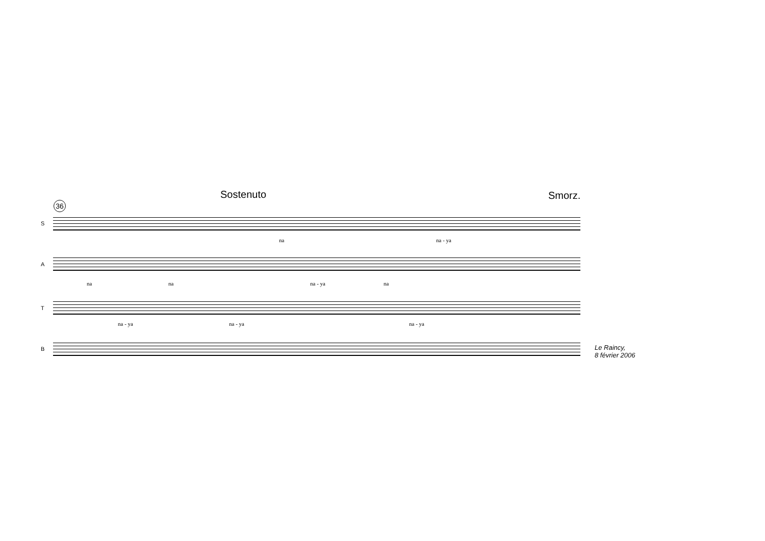Sostenuto Smorz.
36
S
na na - ya
A
na na na - ya na
T
na - ya na - ya na - ya
B
Le Raincy,
8 février 2006